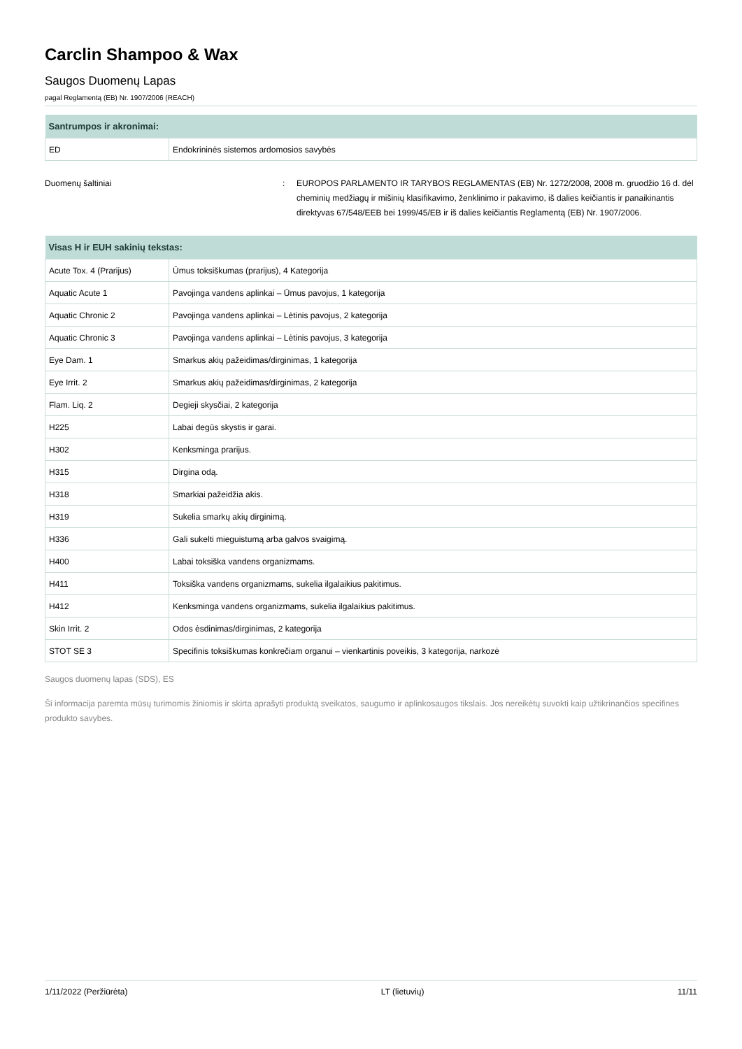Carclin Shampoo & Wax
Saugos Duomenų Lapas
pagal Reglamentą (EB) Nr. 1907/2006 (REACH)
| Santrumpos ir akronimai: | |
| --- | --- |
| ED | Endokrininės sistemos ardomosios savybės |
Duomenų šaltiniai : EUROPOS PARLAMENTO IR TARYBOS REGLAMENTAS (EB) Nr. 1272/2008, 2008 m. gruodžio 16 d. dėl cheminių medžiagų ir mišinių klasifikavimo, ženklinimo ir pakavimo, iš dalies keičiantis ir panaikinantis direktyvas 67/548/EEB bei 1999/45/EB ir iš dalies keičiantis Reglamentą (EB) Nr. 1907/2006.
| Visas H ir EUH sakinių tekstas: | |
| --- | --- |
| Acute Tox. 4 (Prarijus) | Ūmus toksiškumas (prarijus), 4 Kategorija |
| Aquatic Acute 1 | Pavojinga vandens aplinkai – Ūmus pavojus, 1 kategorija |
| Aquatic Chronic 2 | Pavojinga vandens aplinkai – Lėtinis pavojus, 2 kategorija |
| Aquatic Chronic 3 | Pavojinga vandens aplinkai – Lėtinis pavojus, 3 kategorija |
| Eye Dam. 1 | Smarkus akių pažeidimas/dirginimas, 1 kategorija |
| Eye Irrit. 2 | Smarkus akių pažeidimas/dirginimas, 2 kategorija |
| Flam. Liq. 2 | Degieji skysčiai, 2 kategorija |
| H225 | Labai degūs skystis ir garai. |
| H302 | Kenksminga prarijus. |
| H315 | Dirgina odą. |
| H318 | Smarkiai pažeidžia akis. |
| H319 | Sukelia smarkų akių dirginimą. |
| H336 | Gali sukelti mieguistumą arba galvos svaigimą. |
| H400 | Labai toksiška vandens organizmams. |
| H411 | Toksiška vandens organizmams, sukelia ilgalaikius pakitimus. |
| H412 | Kenksminga vandens organizmams, sukelia ilgalaikius pakitimus. |
| Skin Irrit. 2 | Odos ėsdinimas/dirginimas, 2 kategorija |
| STOT SE 3 | Specifinis toksiškumas konkrečiam organui – vienkartinis poveikis, 3 kategorija, narkozė |
Saugos duomenų lapas (SDS), ES
Ši informacija paremta mūsų turimomis žiniomis ir skirta aprašyti produktą sveikatos, saugumo ir aplinkosaugos tikslais. Jos nereikėtų suvokti kaip užtikrinančios specifines produkto savybes.
1/11/2022 (Peržiūrėta) LT (lietuvių) 11/11